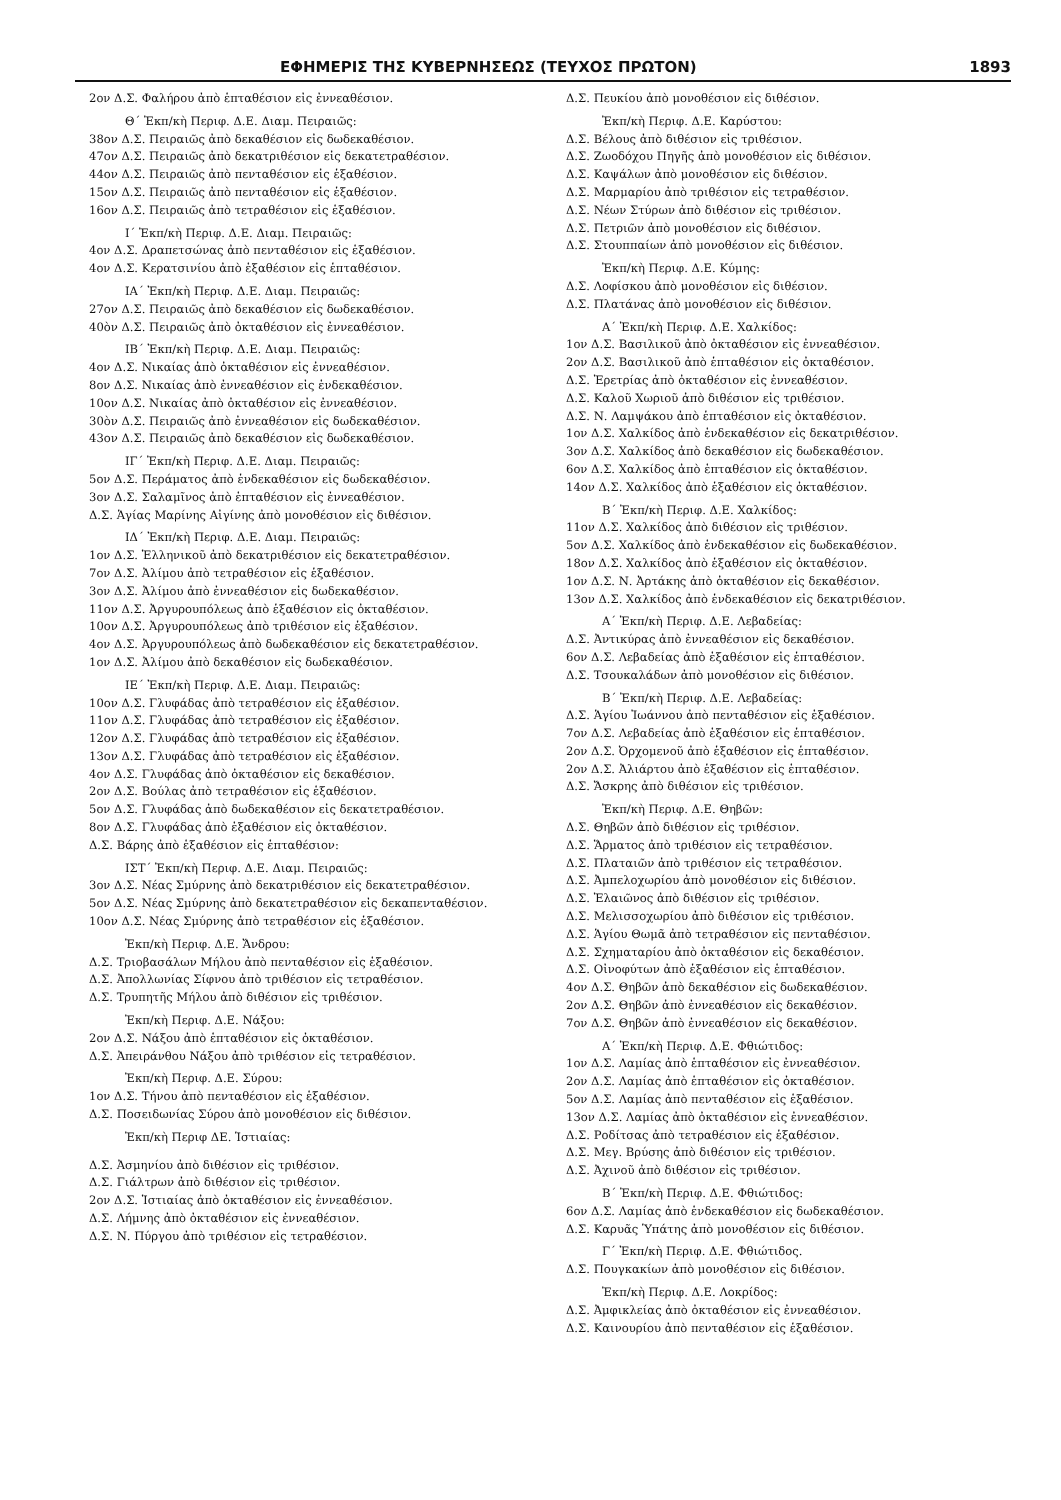ΕΦΗΜΕΡΙΣ ΤΗΣ ΚΥΒΕΡΝΗΣΕΩΣ (ΤΕΥΧΟΣ ΠΡΩΤΟΝ) 1893
2ον Δ.Σ. Φαλήρου ἀπὸ ἑπταθέσιον εἰς ἐννεαθέσιον.
Θ΄ Ἐκπ/κὴ Περιφ. Δ.Ε. Διαμ. Πειραιῶς:
38ον Δ.Σ. Πειραιῶς ἀπὸ δεκαθέσιον εἰς δωδεκαθέσιον.
47ον Δ.Σ. Πειραιῶς ἀπὸ δεκατριθέσιον εἰς δεκατετραθέσιον.
44ον Δ.Σ. Πειραιῶς ἀπὸ πενταθέσιον εἰς ἑξαθέσιον.
15ον Δ.Σ. Πειραιῶς ἀπὸ πενταθέσιον εἰς ἑξαθέσιον.
16ον Δ.Σ. Πειραιῶς ἀπὸ τετραθέσιον εἰς ἑξαθέσιον.
Ι΄ Ἐκπ/κὴ Περιφ. Δ.Ε. Διαμ. Πειραιῶς:
4ον Δ.Σ. Δραπετσώνας ἀπὸ πενταθέσιον εἰς ἑξαθέσιον.
4ον Δ.Σ. Κερατσινίου ἀπὸ ἑξαθέσιον εἰς ἑπταθέσιον.
ΙΑ΄ Ἐκπ/κὴ Περιφ. Δ.Ε. Διαμ. Πειραιῶς:
27ον Δ.Σ. Πειραιῶς ἀπὸ δεκαθέσιον εἰς δωδεκαθέσιον.
40ὸν Δ.Σ. Πειραιῶς ἀπὸ ὀκταθέσιον εἰς ἐννεαθέσιον.
ΙΒ΄ Ἐκπ/κὴ Περιφ. Δ.Ε. Διαμ. Πειραιῶς:
4ον Δ.Σ. Νικαίας ἀπὸ ὀκταθέσιον εἰς ἐννεαθέσιον.
8ον Δ.Σ. Νικαίας ἀπὸ ἐννεαθέσιον εἰς ἑνδεκαθέσιον.
10ον Δ.Σ. Νικαίας ἀπὸ ὀκταθέσιον εἰς ἐννεαθέσιον.
30ὸν Δ.Σ. Πειραιῶς ἀπὸ ἐννεαθέσιον εἰς δωδεκαθέσιον.
43ον Δ.Σ. Πειραιῶς ἀπὸ δεκαθέσιον εἰς δωδεκαθέσιον.
ΙΓ΄ Ἐκπ/κὴ Περιφ. Δ.Ε. Διαμ. Πειραιῶς:
5ον Δ.Σ. Περάματος ἀπὸ ἑνδεκαθέσιον εἰς δωδεκαθέσιον.
3ον Δ.Σ. Σαλαμῖνος ἀπὸ ἑπταθέσιον εἰς ἐννεαθέσιον.
Δ.Σ. Ἁγίας Μαρίνης Αἰγίνης ἀπὸ μονοθέσιον εἰς διθέσιον.
ΙΔ΄ Ἐκπ/κὴ Περιφ. Δ.Ε. Διαμ. Πειραιῶς:
1ον Δ.Σ. Ἑλληνικοῦ ἀπὸ δεκατριθέσιον εἰς δεκατετραθέσιον.
7ον Δ.Σ. Ἀλίμου ἀπὸ τετραθέσιον εἰς ἑξαθέσιον.
3ον Δ.Σ. Ἀλίμου ἀπὸ ἐννεαθέσιον εἰς δωδεκαθέσιον.
11ον Δ.Σ. Ἀργυρουπόλεως ἀπὸ ἑξαθέσιον εἰς ὀκταθέσιον.
10ον Δ.Σ. Ἀργυρουπόλεως ἀπὸ τριθέσιον εἰς ἑξαθέσιον.
4ον Δ.Σ. Ἀργυρουπόλεως ἀπὸ δωδεκαθέσιον εἰς δεκατετραθέσιον.
1ον Δ.Σ. Ἀλίμου ἀπὸ δεκαθέσιον εἰς δωδεκαθέσιον.
ΙΕ΄ Ἐκπ/κὴ Περιφ. Δ.Ε. Διαμ. Πειραιῶς:
10ον Δ.Σ. Γλυφάδας ἀπὸ τετραθέσιον εἰς ἑξαθέσιον.
11ον Δ.Σ. Γλυφάδας ἀπὸ τετραθέσιον εἰς ἑξαθέσιον.
12ον Δ.Σ. Γλυφάδας ἀπὸ τετραθέσιον εἰς ἑξαθέσιον.
13ον Δ.Σ. Γλυφάδας ἀπὸ τετραθέσιον εἰς ἑξαθέσιον.
4ον Δ.Σ. Γλυφάδας ἀπὸ ὀκταθέσιον εἰς δεκαθέσιον.
2ον Δ.Σ. Βούλας ἀπὸ τετραθέσιον εἰς ἑξαθέσιον.
5ον Δ.Σ. Γλυφάδας ἀπὸ δωδεκαθέσιον εἰς δεκατετραθέσιον.
8ον Δ.Σ. Γλυφάδας ἀπὸ ἑξαθέσιον εἰς ὀκταθέσιον.
Δ.Σ. Βάρης ἀπὸ ἑξαθέσιον εἰς ἑπταθέσιον:
ΙΣΤ΄ Ἐκπ/κὴ Περιφ. Δ.Ε. Διαμ. Πειραιῶς:
3ον Δ.Σ. Νέας Σμύρνης ἀπὸ δεκατριθέσιον εἰς δεκατετραθέσιον.
5ον Δ.Σ. Νέας Σμύρνης ἀπὸ δεκατετραθέσιον εἰς δεκαπενταθέσιον.
10ον Δ.Σ. Νέας Σμύρνης ἀπὸ τετραθέσιον εἰς ἑξαθέσιον.
Ἐκπ/κὴ Περιφ. Δ.Ε. Ἄνδρου:
Δ.Σ. Τριοβασάλων Μήλου ἀπὸ πενταθέσιον εἰς ἑξαθέσιον.
Δ.Σ. Ἀπολλωνίας Σίφνου ἀπὸ τριθέσιον εἰς τετραθέσιον.
Δ.Σ. Τρυπητῆς Μήλου ἀπὸ διθέσιον εἰς τριθέσιον.
Ἐκπ/κὴ Περιφ. Δ.Ε. Νάξου:
2ον Δ.Σ. Νάξου ἀπὸ ἑπταθέσιον εἰς ὀκταθέσιον.
Δ.Σ. Ἀπειράνθου Νάξου ἀπὸ τριθέσιον εἰς τετραθέσιον.
Ἐκπ/κὴ Περιφ. Δ.Ε. Σύρου:
1ον Δ.Σ. Τήνου ἀπὸ πενταθέσιον εἰς ἑξαθέσιον.
Δ.Σ. Ποσειδωνίας Σύρου ἀπὸ μονοθέσιον εἰς διθέσιον.
Ἐκπ/κὴ Περιφ ΔΕ. Ἱστιαίας:
Δ.Σ. Ἀσμηνίου ἀπὸ διθέσιον εἰς τριθέσιον.
Δ.Σ. Γιάλτρων ἀπὸ διθέσιον εἰς τριθέσιον.
2ον Δ.Σ. Ἱστιαίας ἀπὸ ὀκταθέσιον εἰς ἐννεαθέσιον.
Δ.Σ. Λήμνης ἀπὸ ὀκταθέσιον εἰς ἐννεαθέσιον.
Δ.Σ. Ν. Πύργου ἀπὸ τριθέσιον εἰς τετραθέσιον.
Δ.Σ. Πευκίου ἀπὸ μονοθέσιον εἰς διθέσιον.
Ἐκπ/κὴ Περιφ. Δ.Ε. Καρύστου:
Δ.Σ. Βέλους ἀπὸ διθέσιον εἰς τριθέσιον.
Δ.Σ. Ζωοδόχου Πηγῆς ἀπὸ μονοθέσιον εἰς διθέσιον.
Δ.Σ. Καψάλων ἀπὸ μονοθέσιον εἰς διθέσιον.
Δ.Σ. Μαρμαρίου ἀπὸ τριθέσιον εἰς τετραθέσιον.
Δ.Σ. Νέων Στύρων ἀπὸ διθέσιον εἰς τριθέσιον.
Δ.Σ. Πετριῶν ἀπὸ μονοθέσιον εἰς διθέσιον.
Δ.Σ. Στουππαίων ἀπὸ μονοθέσιον εἰς διθέσιον.
Ἐκπ/κὴ Περιφ. Δ.Ε. Κύμης:
Δ.Σ. Λοφίσκου ἀπὸ μονοθέσιον εἰς διθέσιον.
Δ.Σ. Πλατάνας ἀπὸ μονοθέσιον εἰς διθέσιον.
Α΄ Ἐκπ/κὴ Περιφ. Δ.Ε. Χαλκίδος:
1ον Δ.Σ. Βασιλικοῦ ἀπὸ ὀκταθέσιον εἰς ἐννεαθέσιον.
2ον Δ.Σ. Βασιλικοῦ ἀπὸ ἑπταθέσιον εἰς ὀκταθέσιον.
Δ.Σ. Ἐρετρίας ἀπὸ ὀκταθέσιον εἰς ἐννεαθέσιον.
Δ.Σ. Καλοῦ Χωριοῦ ἀπὸ διθέσιον εἰς τριθέσιον.
Δ.Σ. Ν. Λαμψάκου ἀπὸ ἑπταθέσιον εἰς ὀκταθέσιον.
1ον Δ.Σ. Χαλκίδος ἀπὸ ἑνδεκαθέσιον εἰς δεκατριθέσιον.
3ον Δ.Σ. Χαλκίδος ἀπὸ δεκαθέσιον εἰς δωδεκαθέσιον.
6ον Δ.Σ. Χαλκίδος ἀπὸ ἑπταθέσιον εἰς ὀκταθέσιον.
14ον Δ.Σ. Χαλκίδος ἀπὸ ἑξαθέσιον εἰς ὀκταθέσιον.
Β΄ Ἐκπ/κὴ Περιφ. Δ.Ε. Χαλκίδος:
11ον Δ.Σ. Χαλκίδος ἀπὸ διθέσιον εἰς τριθέσιον.
5ον Δ.Σ. Χαλκίδος ἀπὸ ἑνδεκαθέσιον εἰς δωδεκαθέσιον.
18ον Δ.Σ. Χαλκίδος ἀπὸ ἑξαθέσιον εἰς ὀκταθέσιον.
1ον Δ.Σ. Ν. Ἀρτάκης ἀπὸ ὀκταθέσιον εἰς δεκαθέσιον.
13ον Δ.Σ. Χαλκίδος ἀπὸ ἑνδεκαθέσιον εἰς δεκατριθέσιον.
Α΄ Ἐκπ/κὴ Περιφ. Δ.Ε. Λεβαδείας:
Δ.Σ. Ἀντικύρας ἀπὸ ἐννεαθέσιον εἰς δεκαθέσιον.
6ον Δ.Σ. Λεβαδείας ἀπὸ ἑξαθέσιον εἰς ἑπταθέσιον.
Δ.Σ. Τσουκαλάδων ἀπὸ μονοθέσιον εἰς διθέσιον.
Β΄ Ἐκπ/κὴ Περιφ. Δ.Ε. Λεβαδείας:
Δ.Σ. Ἁγίου Ἰωάννου ἀπὸ πενταθέσιον εἰς ἑξαθέσιον.
7ον Δ.Σ. Λεβαδείας ἀπὸ ἑξαθέσιον εἰς ἑπταθέσιον.
2ον Δ.Σ. Ὀρχομενοῦ ἀπὸ ἑξαθέσιον εἰς ἑπταθέσιον.
2ον Δ.Σ. Ἀλιάρτου ἀπὸ ἑξαθέσιον εἰς ἑπταθέσιον.
Δ.Σ. Ἄσκρης ἀπὸ διθέσιον εἰς τριθέσιον.
Ἐκπ/κὴ Περιφ. Δ.Ε. Θηβῶν:
Δ.Σ. Θηβῶν ἀπὸ διθέσιον εἰς τριθέσιον.
Δ.Σ. Ἅρματος ἀπὸ τριθέσιον εἰς τετραθέσιον.
Δ.Σ. Πλαταιῶν ἀπὸ τριθέσιον εἰς τετραθέσιον.
Δ.Σ. Ἀμπελοχωρίου ἀπὸ μονοθέσιον εἰς διθέσιον.
Δ.Σ. Ἐλαιῶνος ἀπὸ διθέσιον εἰς τριθέσιον.
Δ.Σ. Μελισσοχωρίου ἀπὸ διθέσιον εἰς τριθέσιον.
Δ.Σ. Ἁγίου Θωμᾶ ἀπὸ τετραθέσιον εἰς πενταθέσιον.
Δ.Σ. Σχηματαρίου ἀπὸ ὀκταθέσιον εἰς δεκαθέσιον.
Δ.Σ. Οἰνοφύτων ἀπὸ ἑξαθέσιον εἰς ἑπταθέσιον.
4ον Δ.Σ. Θηβῶν ἀπὸ δεκαθέσιον εἰς δωδεκαθέσιον.
2ον Δ.Σ. Θηβῶν ἀπὸ ἐννεαθέσιον εἰς δεκαθέσιον.
7ον Δ.Σ. Θηβῶν ἀπὸ ἐννεαθέσιον εἰς δεκαθέσιον.
Α΄ Ἐκπ/κὴ Περιφ. Δ.Ε. Φθιώτιδος:
1ον Δ.Σ. Λαμίας ἀπὸ ἑπταθέσιον εἰς ἐννεαθέσιον.
2ον Δ.Σ. Λαμίας ἀπὸ ἑπταθέσιον εἰς ὀκταθέσιον.
5ον Δ.Σ. Λαμίας ἀπὸ πενταθέσιον εἰς ἑξαθέσιον.
13ον Δ.Σ. Λαμίας ἀπὸ ὀκταθέσιον εἰς ἐννεαθέσιον.
Δ.Σ. Ροδίτσας ἀπὸ τετραθέσιον εἰς ἑξαθέσιον.
Δ.Σ. Μεγ. Βρύσης ἀπὸ διθέσιον εἰς τριθέσιον.
Δ.Σ. Ἀχινοῦ ἀπὸ διθέσιον εἰς τριθέσιον.
Β΄ Ἐκπ/κὴ Περιφ. Δ.Ε. Φθιώτιδος:
6ον Δ.Σ. Λαμίας ἀπὸ ἑνδεκαθέσιον εἰς δωδεκαθέσιον.
Δ.Σ. Καρυᾶς Ὑπάτης ἀπὸ μονοθέσιον εἰς διθέσιον.
Γ΄ Ἐκπ/κὴ Περιφ. Δ.Ε. Φθιώτιδος.
Δ.Σ. Πουγκακίων ἀπὸ μονοθέσιον εἰς διθέσιον.
Ἐκπ/κὴ Περιφ. Δ.Ε. Λοκρίδος:
Δ.Σ. Ἀμφικλείας ἀπὸ ὀκταθέσιον εἰς ἐννεαθέσιον.
Δ.Σ. Καινουρίου ἀπὸ πενταθέσιον εἰς ἑξαθέσιον.